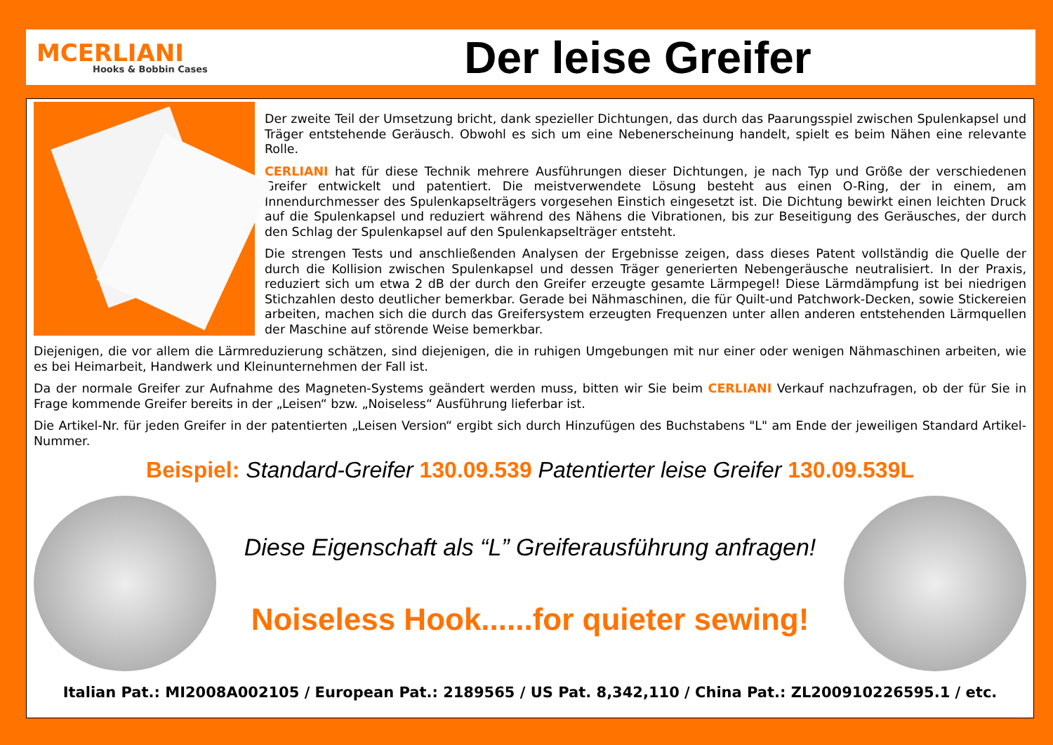MCERLIANI
Hooks & Bobbin Cases
Der leise Greifer
Der zweite Teil der Umsetzung bricht, dank spezieller Dichtungen, das durch das Paarungsspiel zwischen Spulenkapsel und Träger entstehende Geräusch. Obwohl es sich um eine Nebenerscheinung handelt, spielt es beim Nähen eine relevante Rolle.
CERLIANI hat für diese Technik mehrere Ausführungen dieser Dichtungen, je nach Typ und Größe der verschiedenen Greifer entwickelt und patentiert. Die meistverwendete Lösung besteht aus einen O-Ring, der in einem, am Innendurchmesser des Spulenkapselträgers vorgesehen Einstich eingesetzt ist. Die Dichtung bewirkt einen leichten Druck auf die Spulenkapsel und reduziert während des Nähens die Vibrationen, bis zur Beseitigung des Geräusches, der durch den Schlag der Spulenkapsel auf den Spulenkapselträger entsteht.
Die strengen Tests und anschließenden Analysen der Ergebnisse zeigen, dass dieses Patent vollständig die Quelle der durch die Kollision zwischen Spulenkapsel und dessen Träger generierten Nebengeräusche neutralisiert. In der Praxis, reduziert sich um etwa 2 dB der durch den Greifer erzeugte gesamte Lärmpegel! Diese Lärmdämpfung ist bei niedrigen Stichzahlen desto deutlicher bemerkbar. Gerade bei Nähmaschinen, die für Quilt-und Patchwork-Decken, sowie Stickereien arbeiten, machen sich die durch das Greifersystem erzeugten Frequenzen unter allen anderen entstehenden Lärmquellen der Maschine auf störende Weise bemerkbar.
Diejenigen, die vor allem die Lärmreduzierung schätzen, sind diejenigen, die in ruhigen Umgebungen mit nur einer oder wenigen Nähmaschinen arbeiten, wie es bei Heimarbeit, Handwerk und Kleinunternehmen der Fall ist.
Da der normale Greifer zur Aufnahme des Magneten-Systems geändert werden muss, bitten wir Sie beim CERLIANI Verkauf nachzufragen, ob der für Sie in Frage kommende Greifer bereits in der „Leisen“ bzw. „Noiseless“ Ausführung lieferbar ist.
Die Artikel-Nr. für jeden Greifer in der patentierten „Leisen Version“ ergibt sich durch Hinzufügen des Buchstabens "L" am Ende der jeweiligen Standard Artikel-Nummer.
Beispiel: Standard-Greifer 130.09.539 Patentierter leise Greifer 130.09.539L
Diese Eigenschaft als “L” Greiferausführung anfragen!
Noiseless Hook......for quieter sewing!
Italian Pat.: MI2008A002105 / European Pat.: 2189565 / US Pat. 8,342,110 / China Pat.: ZL200910226595.1 / etc.